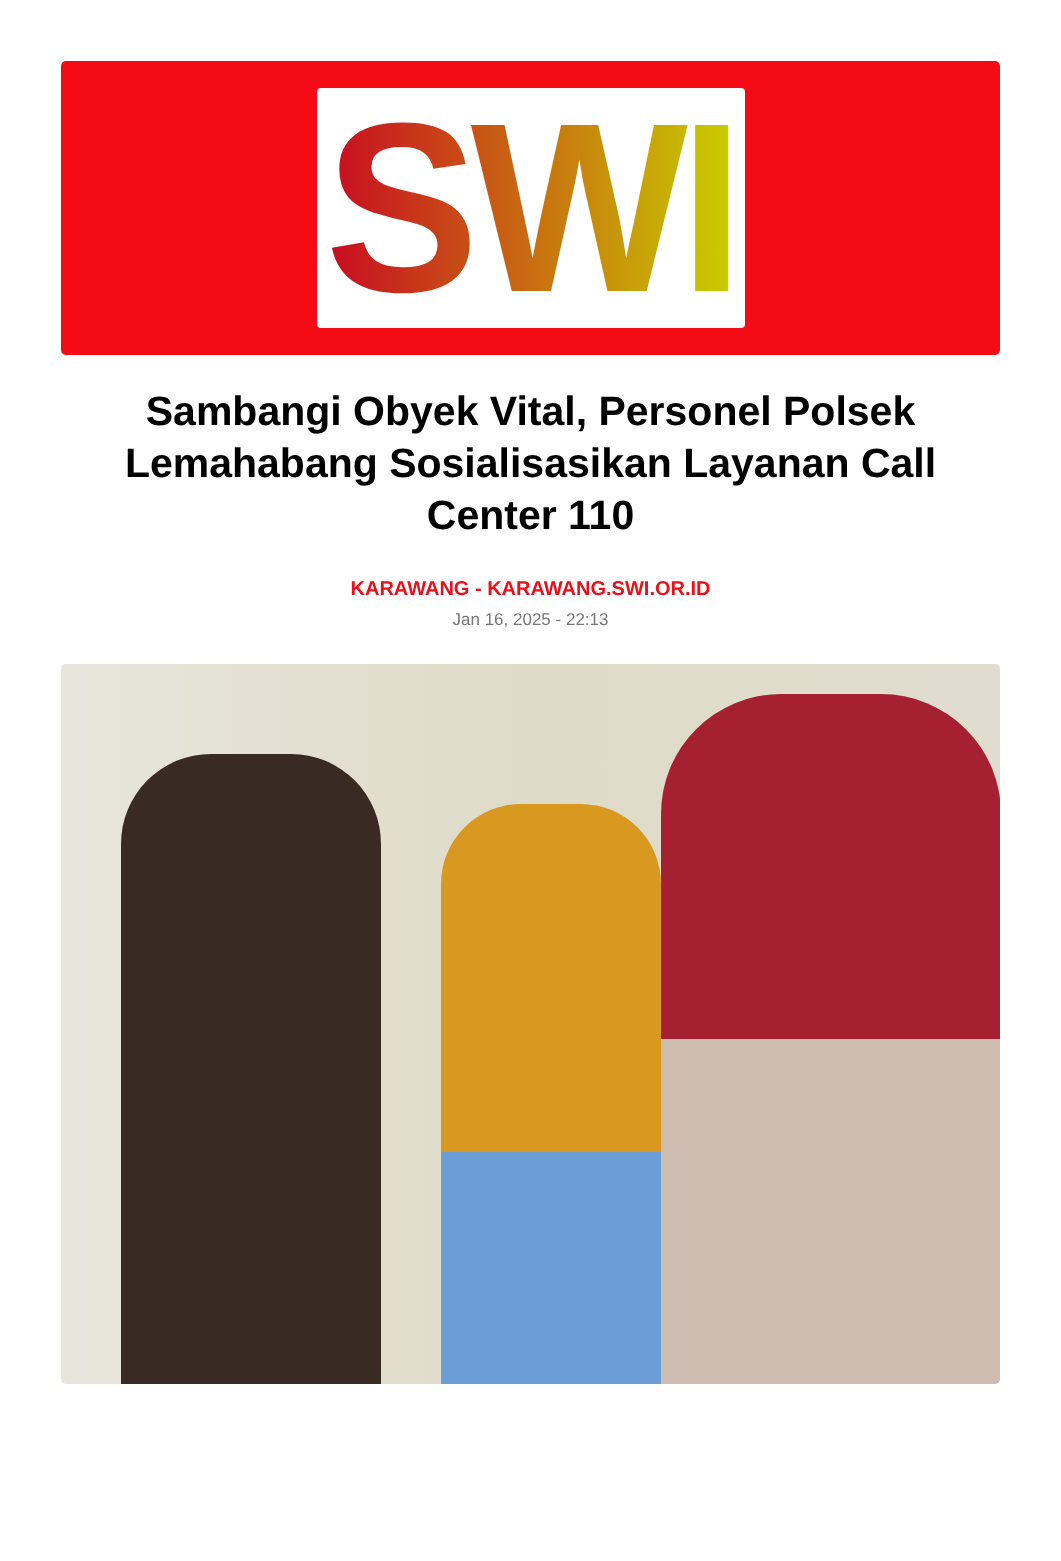SWI
Sambangi Obyek Vital, Personel Polsek Lemahabang Sosialisasikan Layanan Call Center 110
KARAWANG - KARAWANG.SWI.OR.ID
Jan 16, 2025 - 22:13